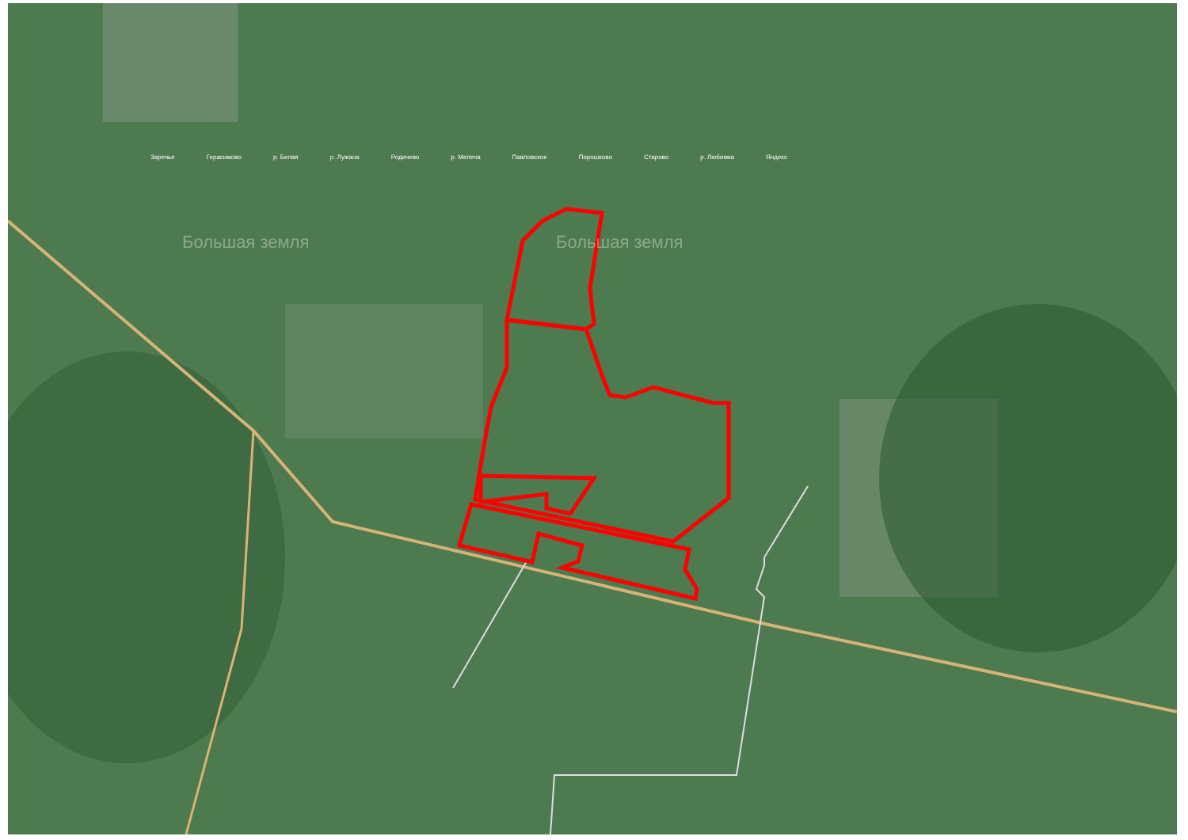Заречье Герасимово р. Белая р. Лужана Родичево р. Мелеча Павловское Порошково Старово р. Любимка Яндекс
Большая земля Большая земля